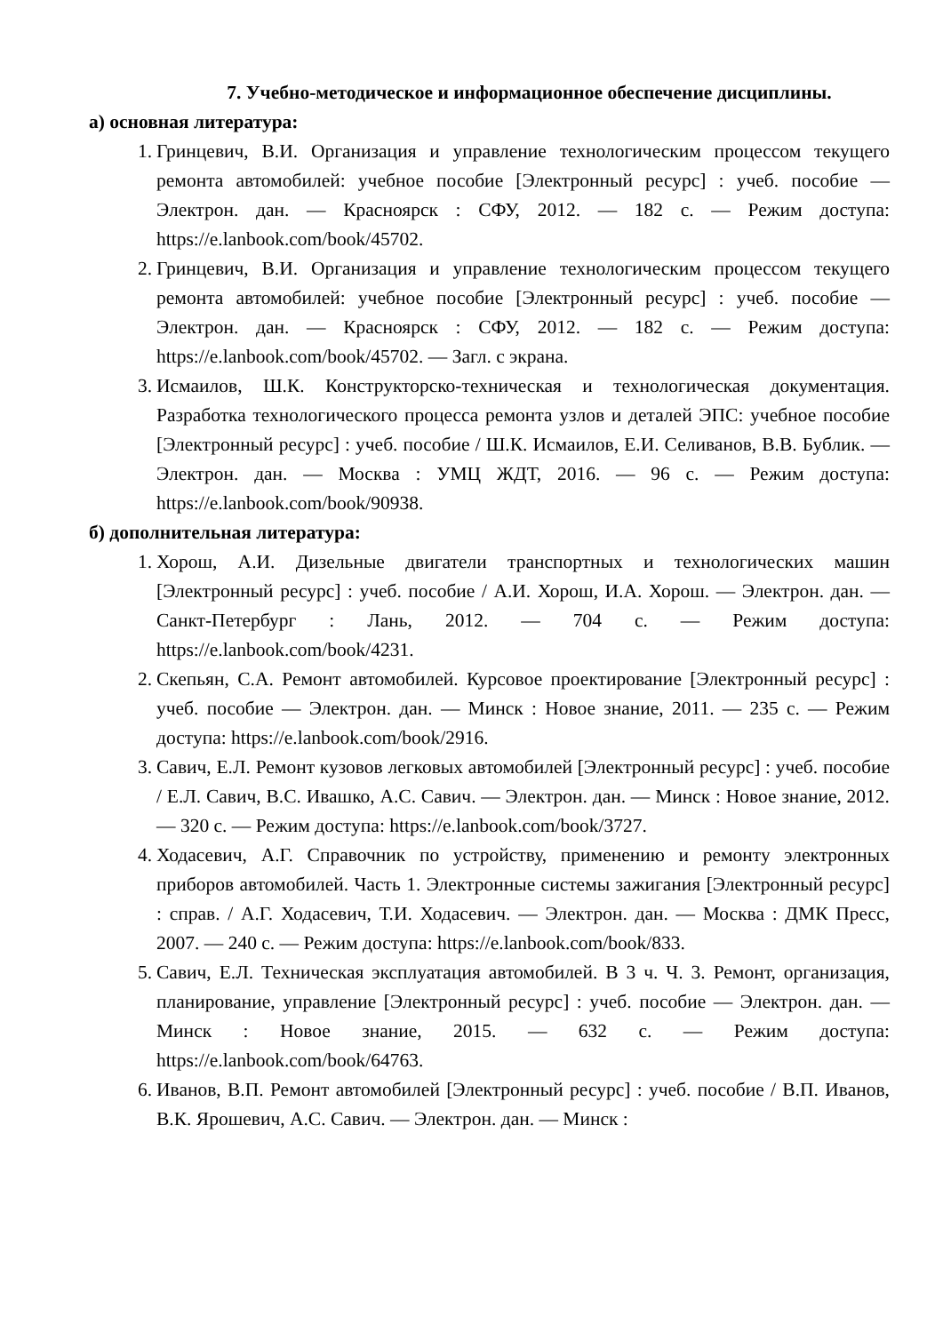7. Учебно-методическое и информационное обеспечение дисциплины.
а) основная литература:
1. Гринцевич, В.И. Организация и управление технологическим процессом текущего ремонта автомобилей: учебное пособие [Электронный ресурс] : учеб. пособие — Электрон. дан. — Красноярск : СФУ, 2012. — 182 с. — Режим доступа: https://e.lanbook.com/book/45702.
2. Гринцевич, В.И. Организация и управление технологическим процессом текущего ремонта автомобилей: учебное пособие [Электронный ресурс] : учеб. пособие — Электрон. дан. — Красноярск : СФУ, 2012. — 182 с. — Режим доступа: https://e.lanbook.com/book/45702. — Загл. с экрана.
3. Исмаилов, Ш.К. Конструкторско-техническая и технологическая документация. Разработка технологического процесса ремонта узлов и деталей ЭПС: учебное пособие [Электронный ресурс] : учеб. пособие / Ш.К. Исмаилов, Е.И. Селиванов, В.В. Бублик. — Электрон. дан. — Москва : УМЦ ЖДТ, 2016. — 96 с. — Режим доступа: https://e.lanbook.com/book/90938.
б) дополнительная литература:
1. Хорош, А.И. Дизельные двигатели транспортных и технологических машин [Электронный ресурс] : учеб. пособие / А.И. Хорош, И.А. Хорош. — Электрон. дан. — Санкт-Петербург : Лань, 2012. — 704 с. — Режим доступа: https://e.lanbook.com/book/4231.
2. Скепьян, С.А. Ремонт автомобилей. Курсовое проектирование [Электронный ресурс] : учеб. пособие — Электрон. дан. — Минск : Новое знание, 2011. — 235 с. — Режим доступа: https://e.lanbook.com/book/2916.
3. Савич, Е.Л. Ремонт кузовов легковых автомобилей [Электронный ресурс] : учеб. пособие / Е.Л. Савич, В.С. Ивашко, А.С. Савич. — Электрон. дан. — Минск : Новое знание, 2012. — 320 с. — Режим доступа: https://e.lanbook.com/book/3727.
4. Ходасевич, А.Г. Справочник по устройству, применению и ремонту электронных приборов автомобилей. Часть 1. Электронные системы зажигания [Электронный ресурс] : справ. / А.Г. Ходасевич, Т.И. Ходасевич. — Электрон. дан. — Москва : ДМК Пресс, 2007. — 240 с. — Режим доступа: https://e.lanbook.com/book/833.
5. Савич, Е.Л. Техническая эксплуатация автомобилей. В 3 ч. Ч. 3. Ремонт, организация, планирование, управление [Электронный ресурс] : учеб. пособие — Электрон. дан. — Минск : Новое знание, 2015. — 632 с. — Режим доступа: https://e.lanbook.com/book/64763.
6. Иванов, В.П. Ремонт автомобилей [Электронный ресурс] : учеб. пособие / В.П. Иванов, В.К. Ярошевич, А.С. Савич. — Электрон. дан. — Минск :